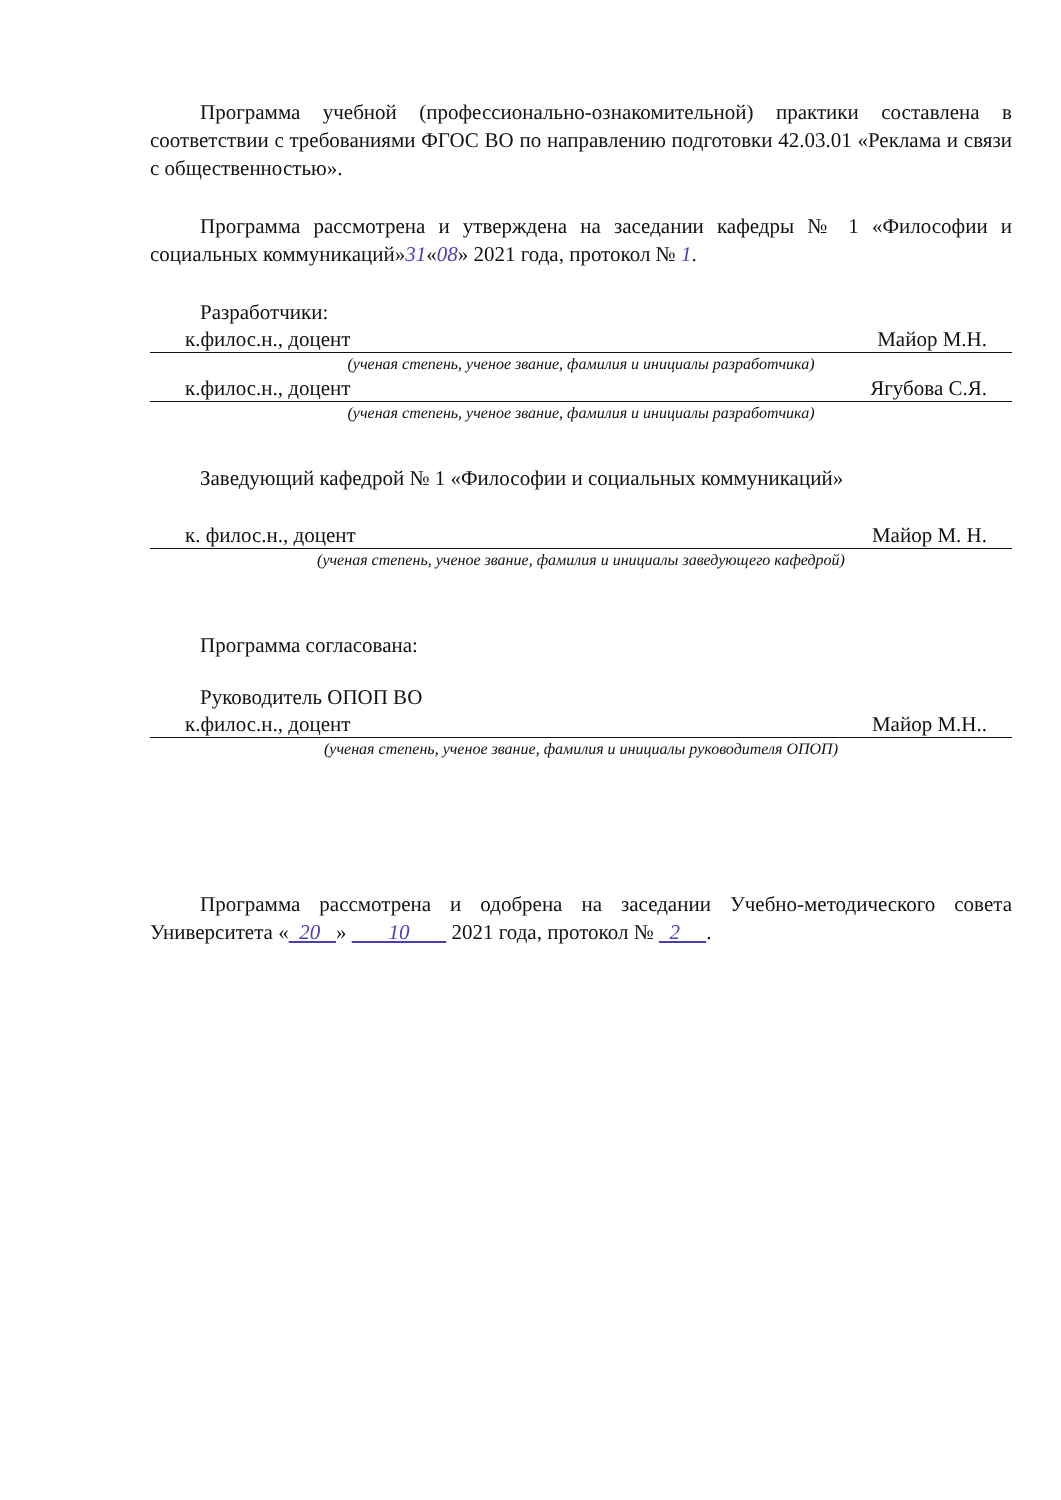Программа учебной (профессионально-ознакомительной) практики составлена в соответствии с требованиями ФГОС ВО по направлению подготовки 42.03.01 «Реклама и связи с общественностью».
Программа рассмотрена и утверждена на заседании кафедры № 1 «Философии и социальных коммуникаций»31«08» 2021 года, протокол № 1.
Разработчики:
к.филос.н., доцент Майор М.Н.
(ученая степень, ученое звание, фамилия и инициалы разработчика)
к.филос.н., доцент Ягубова С.Я.
(ученая степень, ученое звание, фамилия и инициалы разработчика)
Заведующий кафедрой № 1 «Философии и социальных коммуникаций»
к. филос.н., доцент Майор М. Н.
(ученая степень, ученое звание, фамилия и инициалы заведующего кафедрой)
Программа согласована:
Руководитель ОПОП ВО
к.филос.н., доцент Майор М.Н..
(ученая степень, ученое звание, фамилия и инициалы руководителя ОПОП)
Программа рассмотрена и одобрена на заседании Учебно-методического совета Университета « 20 » 10 2021 года, протокол № 2 .